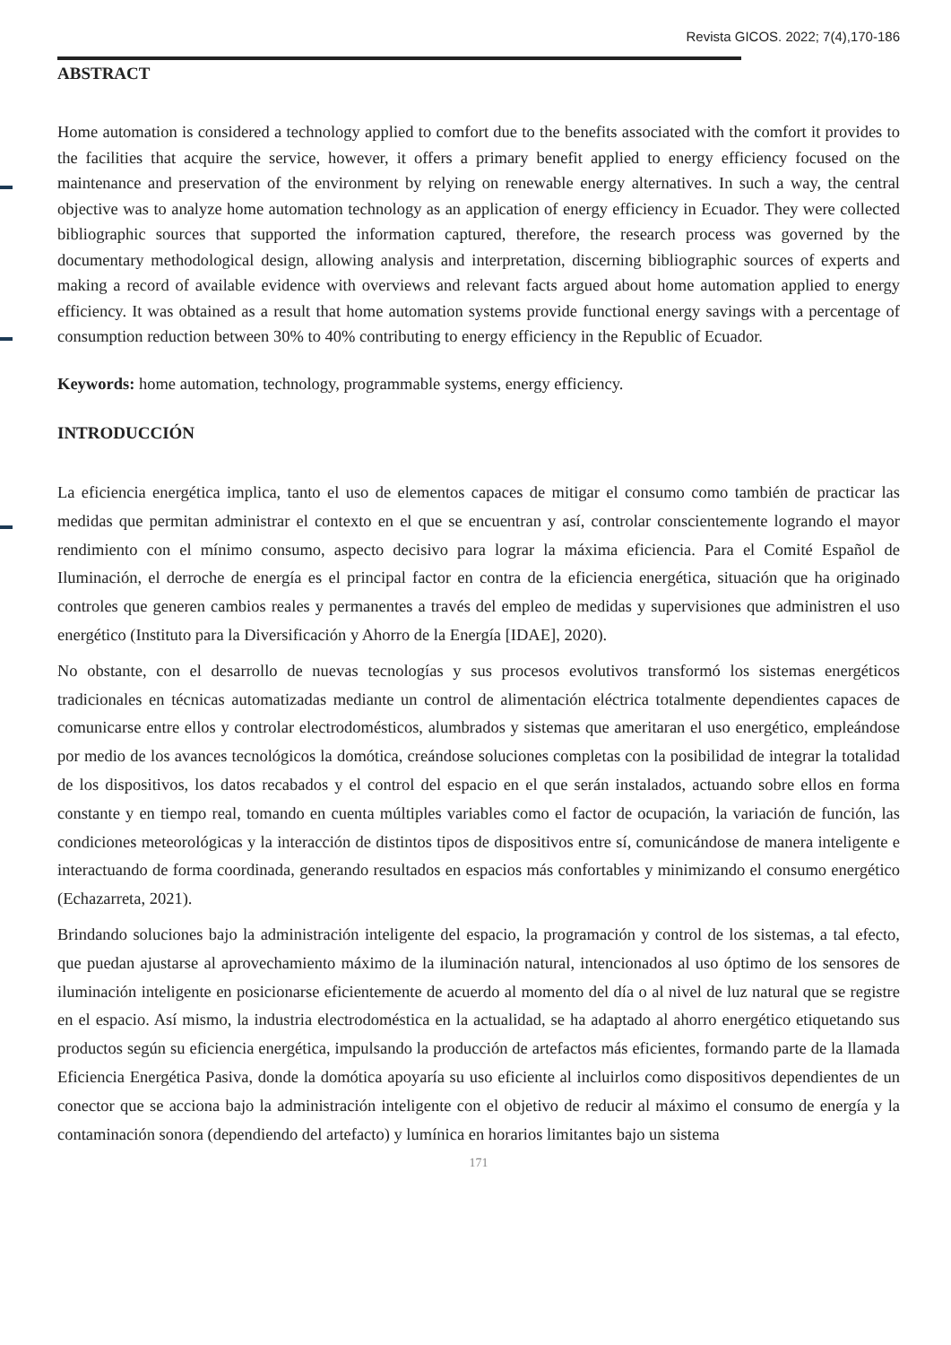Revista GICOS. 2022; 7(4),170-186
ABSTRACT
Home automation is considered a technology applied to comfort due to the benefits associated with the comfort it provides to the facilities that acquire the service, however, it offers a primary benefit applied to energy efficiency focused on the maintenance and preservation of the environment by relying on renewable energy alternatives. In such a way, the central objective was to analyze home automation technology as an application of energy efficiency in Ecuador. They were collected bibliographic sources that supported the information captured, therefore, the research process was governed by the documentary methodological design, allowing analysis and interpretation, discerning bibliographic sources of experts and making a record of available evidence with overviews and relevant facts argued about home automation applied to energy efficiency. It was obtained as a result that home automation systems provide functional energy savings with a percentage of consumption reduction between 30% to 40% contributing to energy efficiency in the Republic of Ecuador.
Keywords: home automation, technology, programmable systems, energy efficiency.
INTRODUCCIÓN
La eficiencia energética implica, tanto el uso de elementos capaces de mitigar el consumo como también de practicar las medidas que permitan administrar el contexto en el que se encuentran y así, controlar conscientemente logrando el mayor rendimiento con el mínimo consumo, aspecto decisivo para lograr la máxima eficiencia. Para el Comité Español de Iluminación, el derroche de energía es el principal factor en contra de la eficiencia energética, situación que ha originado controles que generen cambios reales y permanentes a través del empleo de medidas y supervisiones que administren el uso energético (Instituto para la Diversificación y Ahorro de la Energía [IDAE], 2020).
No obstante, con el desarrollo de nuevas tecnologías y sus procesos evolutivos transformó los sistemas energéticos tradicionales en técnicas automatizadas mediante un control de alimentación eléctrica totalmente dependientes capaces de comunicarse entre ellos y controlar electrodomésticos, alumbrados y sistemas que ameritaran el uso energético, empleándose por medio de los avances tecnológicos la domótica, creándose soluciones completas con la posibilidad de integrar la totalidad de los dispositivos, los datos recabados y el control del espacio en el que serán instalados, actuando sobre ellos en forma constante y en tiempo real, tomando en cuenta múltiples variables como el factor de ocupación, la variación de función, las condiciones meteorológicas y la interacción de distintos tipos de dispositivos entre sí, comunicándose de manera inteligente e interactuando de forma coordinada, generando resultados en espacios más confortables y minimizando el consumo energético (Echazarreta, 2021).
Brindando soluciones bajo la administración inteligente del espacio, la programación y control de los sistemas, a tal efecto, que puedan ajustarse al aprovechamiento máximo de la iluminación natural, intencionados al uso óptimo de los sensores de iluminación inteligente en posicionarse eficientemente de acuerdo al momento del día o al nivel de luz natural que se registre en el espacio. Así mismo, la industria electrodoméstica en la actualidad, se ha adaptado al ahorro energético etiquetando sus productos según su eficiencia energética, impulsando la producción de artefactos más eficientes, formando parte de la llamada Eficiencia Energética Pasiva, donde la domótica apoyaría su uso eficiente al incluirlos como dispositivos dependientes de un conector que se acciona bajo la administración inteligente con el objetivo de reducir al máximo el consumo de energía y la contaminación sonora (dependiendo del artefacto) y lumínica en horarios limitantes bajo un sistema
171